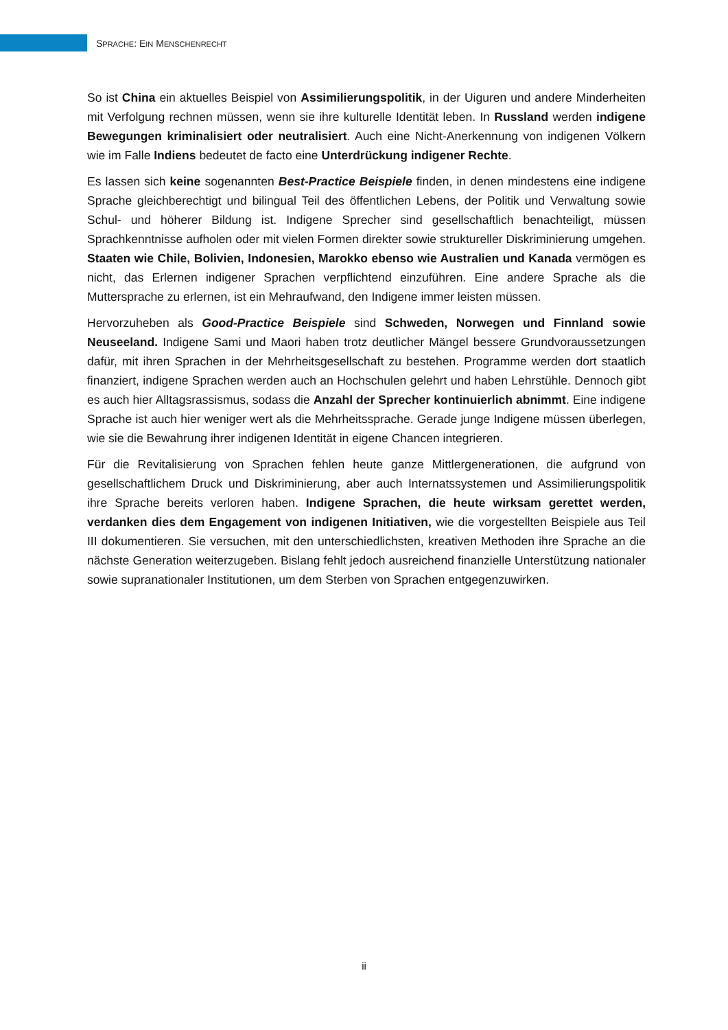SPRACHE: EIN MENSCHENRECHT
So ist China ein aktuelles Beispiel von Assimilierungspolitik, in der Uiguren und andere Minderheiten mit Verfolgung rechnen müssen, wenn sie ihre kulturelle Identität leben. In Russland werden indigene Bewegungen kriminalisiert oder neutralisiert. Auch eine Nicht-Anerkennung von indigenen Völkern wie im Falle Indiens bedeutet de facto eine Unterdrückung indigener Rechte.
Es lassen sich keine sogenannten Best-Practice Beispiele finden, in denen mindestens eine indigene Sprache gleichberechtigt und bilingual Teil des öffentlichen Lebens, der Politik und Verwaltung sowie Schul- und höherer Bildung ist. Indigene Sprecher sind gesellschaftlich benachteiligt, müssen Sprachkenntnisse aufholen oder mit vielen Formen direkter sowie struktureller Diskriminierung umgehen. Staaten wie Chile, Bolivien, Indonesien, Marokko ebenso wie Australien und Kanada vermögen es nicht, das Erlernen indigener Sprachen verpflichtend einzuführen. Eine andere Sprache als die Muttersprache zu erlernen, ist ein Mehraufwand, den Indigene immer leisten müssen.
Hervorzuheben als Good-Practice Beispiele sind Schweden, Norwegen und Finnland sowie Neuseeland. Indigene Sami und Maori haben trotz deutlicher Mängel bessere Grundvoraussetzungen dafür, mit ihren Sprachen in der Mehrheitsgesellschaft zu bestehen. Programme werden dort staatlich finanziert, indigene Sprachen werden auch an Hochschulen gelehrt und haben Lehrstühle. Dennoch gibt es auch hier Alltagsrassismus, sodass die Anzahl der Sprecher kontinuierlich abnimmt. Eine indigene Sprache ist auch hier weniger wert als die Mehrheitssprache. Gerade junge Indigene müssen überlegen, wie sie die Bewahrung ihrer indigenen Identität in eigene Chancen integrieren.
Für die Revitalisierung von Sprachen fehlen heute ganze Mittlergenerationen, die aufgrund von gesellschaftlichem Druck und Diskriminierung, aber auch Internatssystemen und Assimilierungspolitik ihre Sprache bereits verloren haben. Indigene Sprachen, die heute wirksam gerettet werden, verdanken dies dem Engagement von indigenen Initiativen, wie die vorgestellten Beispiele aus Teil III dokumentieren. Sie versuchen, mit den unterschiedlichsten, kreativen Methoden ihre Sprache an die nächste Generation weiterzugeben. Bislang fehlt jedoch ausreichend finanzielle Unterstützung nationaler sowie supranationaler Institutionen, um dem Sterben von Sprachen entgegenzuwirken.
ii